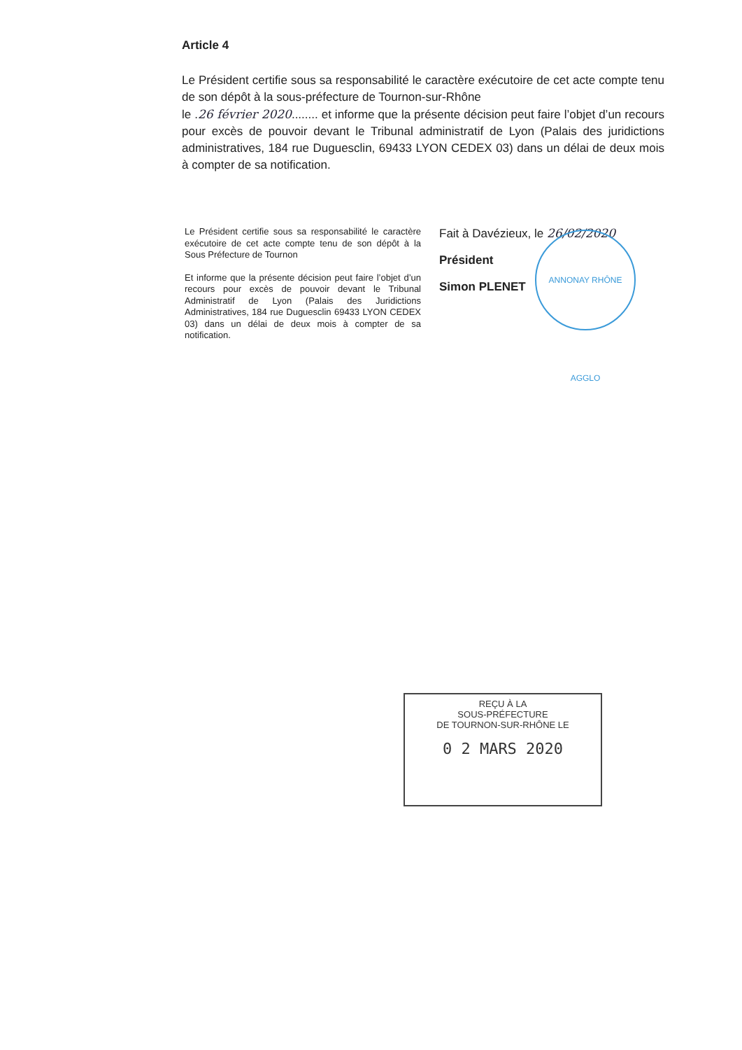Article 4
Le Président certifie sous sa responsabilité le caractère exécutoire de cet acte compte tenu de son dépôt à la sous-préfecture de Tournon-sur-Rhône
le .26 février 2020........ et informe que la présente décision peut faire l’objet d’un recours pour excès de pouvoir devant le Tribunal administratif de Lyon (Palais des juridictions administratives, 184 rue Duguesclin, 69433 LYON CEDEX 03) dans un délai de deux mois à compter de sa notification.
Le Président certifie sous sa responsabilité le caractère exécutoire de cet acte compte tenu de son dépôt à la Sous Préfecture de Tournon
Et informe que la présente décision peut faire l’objet d’un recours pour excès de pouvoir devant le Tribunal Administratif de Lyon (Palais des Juridictions Administratives, 184 rue Duguesclin 69433 LYON CEDEX 03) dans un délai de deux mois à compter de sa notification.
ANNONAY RHÔNE AGGLO
Fait à Davézieux, le 26/02/2020
Président
Simon PLENET
REÇU À LA
SOUS-PRÉFECTURE
DE TOURNON-SUR-RHÔNE LE
0 2 MARS 2020